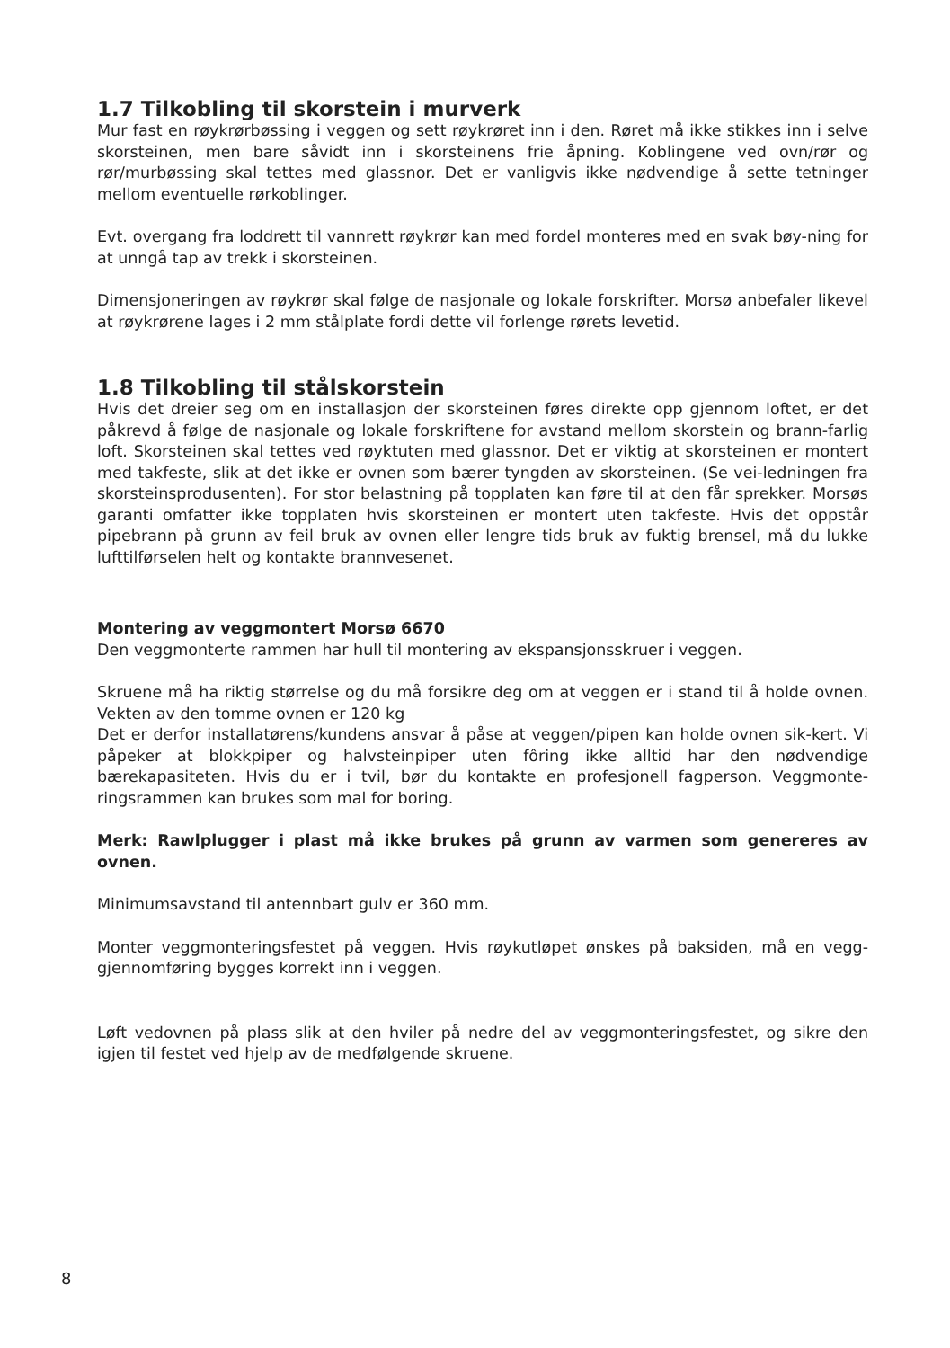1.7 Tilkobling til skorstein i murverk
Mur fast en røykrørbøssing i veggen og sett røykrøret inn i den. Røret må ikke stikkes inn i selve skorsteinen, men bare såvidt inn i skorsteinens frie åpning. Koblingene ved ovn/rør og rør/murbøssing skal tettes med glassnor. Det er vanligvis ikke nødvendige å sette tetninger mellom eventuelle rørkoblinger.
Evt. overgang fra loddrett til vannrett røykrør kan med fordel monteres med en svak bøy-ning for at unngå tap av trekk i skorsteinen.
Dimensjoneringen av røykrør skal følge de nasjonale og lokale forskrifter. Morsø anbefaler likevel at røykrørene lages i 2 mm stålplate fordi dette vil forlenge rørets levetid.
1.8 Tilkobling til stålskorstein
Hvis det dreier seg om en installasjon der skorsteinen føres direkte opp gjennom loftet, er det påkrevd å følge de nasjonale og lokale forskriftene for avstand mellom skorstein og brann-farlig loft. Skorsteinen skal tettes ved røyktuten med glassnor. Det er viktig at skorsteinen er montert med takfeste, slik at det ikke er ovnen som bærer tyngden av skorsteinen. (Se vei-ledningen fra skorsteinsprodusenten). For stor belastning på topplaten kan føre til at den får sprekker. Morsøs garanti omfatter ikke topplaten hvis skorsteinen er montert uten takfeste. Hvis det oppstår pipebrann på grunn av feil bruk av ovnen eller lengre tids bruk av fuktig brensel, må du lukke lufttilførselen helt og kontakte brannvesenet.
Montering av veggmontert Morsø 6670
Den veggmonterte rammen har hull til montering av ekspansjonsskruer i veggen.
Skruene må ha riktig størrelse og du må forsikre deg om at veggen er i stand til å holde ovnen. Vekten av den tomme ovnen er 120 kg
Det er derfor installatørens/kundens ansvar å påse at veggen/pipen kan holde ovnen sik-kert. Vi påpeker at blokkpiper og halvsteinpiper uten fôring ikke alltid har den nødvendige bærekapasiteten. Hvis du er i tvil, bør du kontakte en profesjonell fagperson. Veggmonte-ringsrammen kan brukes som mal for boring.
Merk: Rawlplugger i plast må ikke brukes på grunn av varmen som genereres av ovnen.
Minimumsavstand til antennbart gulv er 360 mm.
Monter veggmonteringsfestet på veggen. Hvis røykutløpet ønskes på baksiden, må en vegg-gjennomføring bygges korrekt inn i veggen.
Løft vedovnen på plass slik at den hviler på nedre del av veggmonteringsfestet, og sikre den igjen til festet ved hjelp av de medfølgende skruene.
8